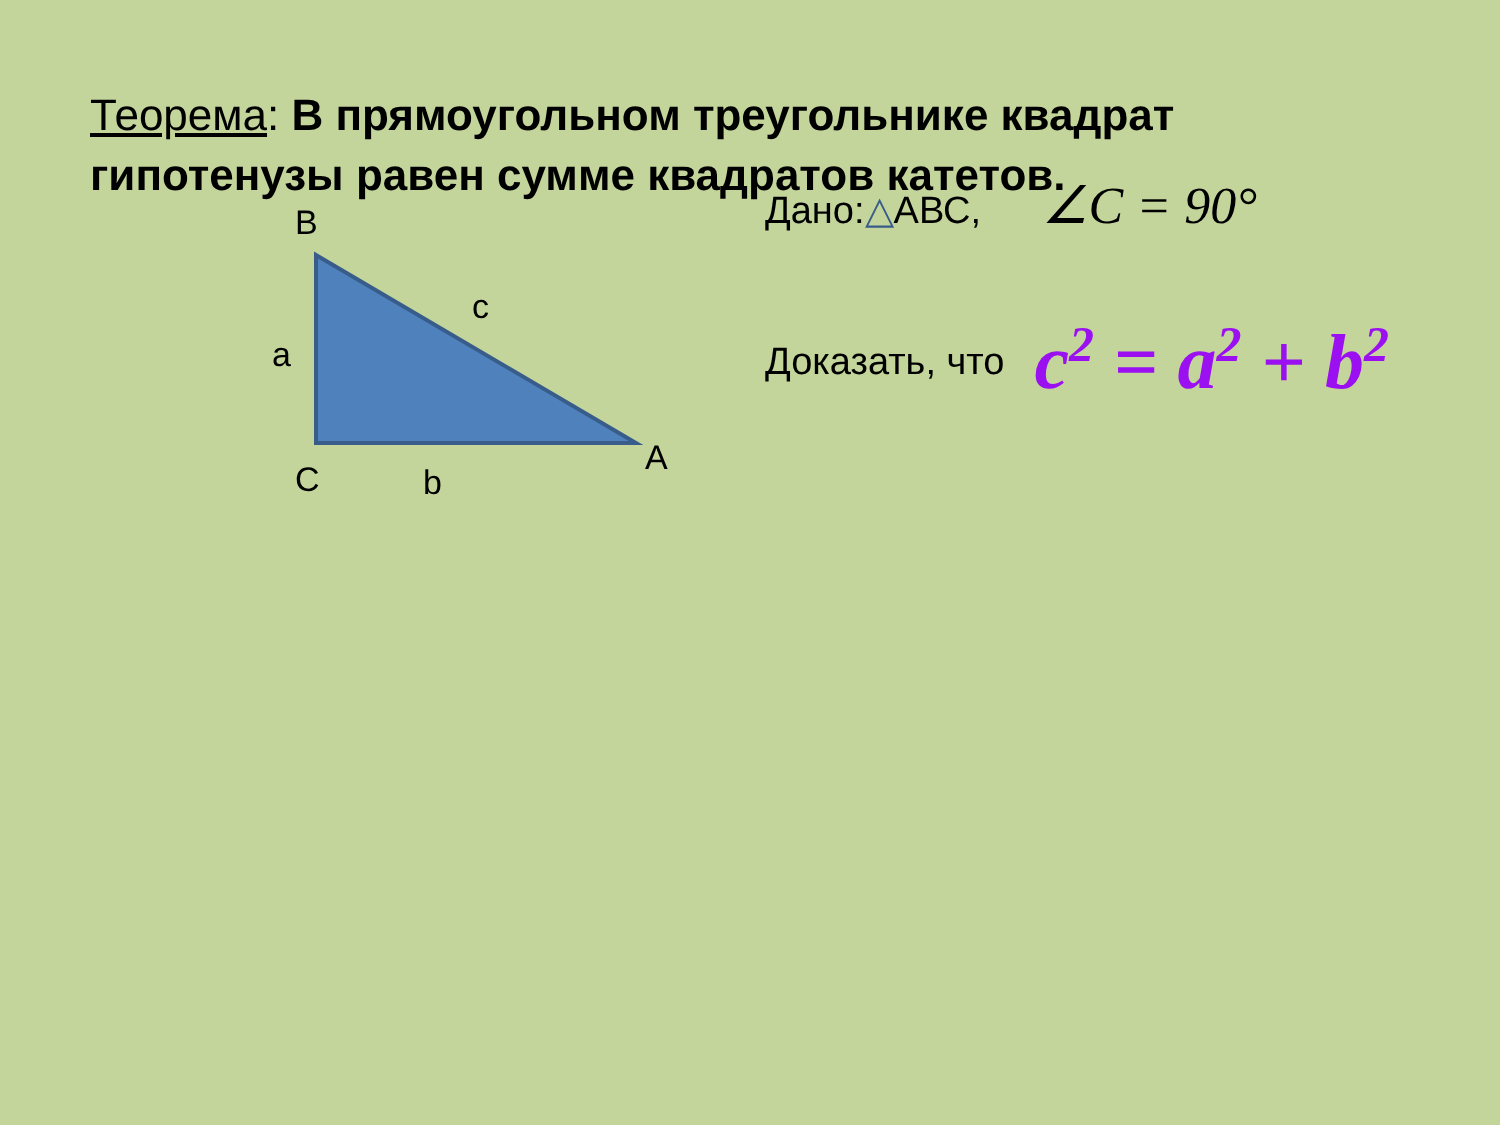Теорема: В прямоугольном треугольнике квадрат гипотенузы равен сумме квадратов катетов.
B
c
a
A
C b
Дано:△АВС, ∠C = 90°
Доказать, что c<sup>2</sup> = a<sup>2</sup> + b<sup>2</sup>